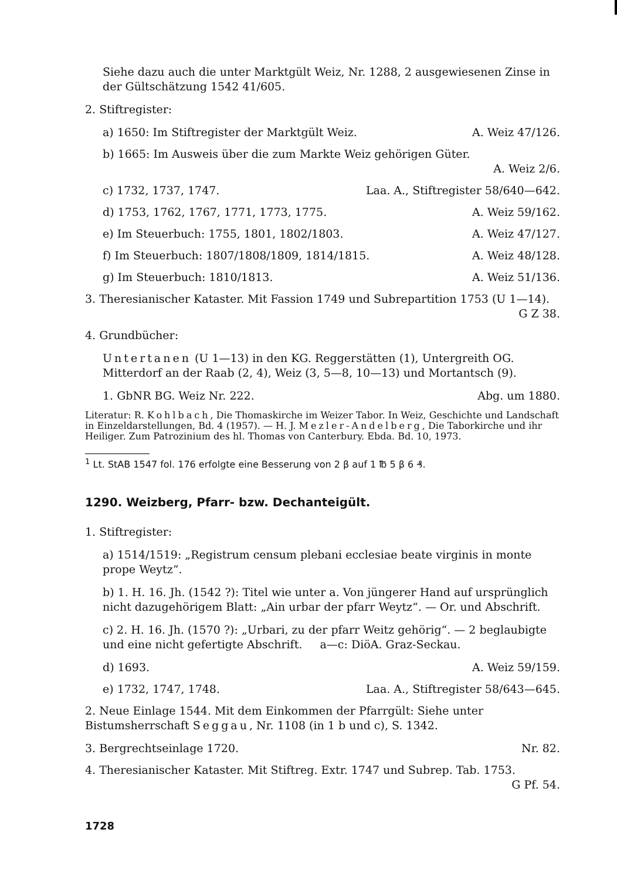Siehe dazu auch die unter Marktgült Weiz, Nr. 1288, 2 ausgewiesenen Zinse in der Gültschätzung 1542 41/605.
2. Stiftregister:
a) 1650: Im Stiftregister der Marktgült Weiz. A. Weiz 47/126.
b) 1665: Im Ausweis über die zum Markte Weiz gehörigen Güter.
A. Weiz 2/6.
c) 1732, 1737, 1747. Laa. A., Stiftregister 58/640—642.
d) 1753, 1762, 1767, 1771, 1773, 1775. A. Weiz 59/162.
e) Im Steuerbuch: 1755, 1801, 1802/1803. A. Weiz 47/127.
f) Im Steuerbuch: 1807/1808/1809, 1814/1815. A. Weiz 48/128.
g) Im Steuerbuch: 1810/1813. A. Weiz 51/136.
3. Theresianischer Kataster. Mit Fassion 1749 und Subrepartition 1753 (U 1—14).
G Z 38.
4. Grundbücher:
Untertanen (U 1—13) in den KG. Reggerstätten (1), Untergreith OG. Mitterdorf an der Raab (2, 4), Weiz (3, 5—8, 10—13) und Mortantsch (9).
1. GbNR BG. Weiz Nr. 222. Abg. um 1880.
Literatur: R. Kohlbach, Die Thomaskirche im Weizer Tabor. In Weiz, Geschichte und Landschaft in Einzeldarstellungen, Bd. 4 (1957). — H. J. Mezler-Andelberg, Die Taborkirche und ihr Heiliger. Zum Patrozinium des hl. Thomas von Canterbury. Ebda. Bd. 10, 1973.
<sup>1</sup> Lt. StAB 1547 fol. 176 erfolgte eine Besserung von 2 β auf 1 ℔ 5 β 6 ₰.
1290. Weizberg, Pfarr- bzw. Dechanteigült.
1. Stiftregister:
a) 1514/1519: „Registrum censum plebani ecclesiae beate virginis in monte prope Weytz“.
b) 1. H. 16. Jh. (1542 ?): Titel wie unter a. Von jüngerer Hand auf ursprünglich nicht dazugehörigem Blatt: „Ain urbar der pfarr Weytz“. — Or. und Abschrift.
c) 2. H. 16. Jh. (1570 ?): „Urbari, zu der pfarr Weitz gehörig“. — 2 beglaubigte und eine nicht gefertigte Abschrift. a—c: DiöA. Graz-Seckau.
d) 1693. A. Weiz 59/159.
e) 1732, 1747, 1748. Laa. A., Stiftregister 58/643—645.
2. Neue Einlage 1544. Mit dem Einkommen der Pfarrgült: Siehe unter Bistumsherrschaft Seggau, Nr. 1108 (in 1 b und c), S. 1342.
3. Bergrechtseinlage 1720. Nr. 82.
4. Theresianischer Kataster. Mit Stiftreg. Extr. 1747 und Subrep. Tab. 1753.
G Pf. 54.
1728